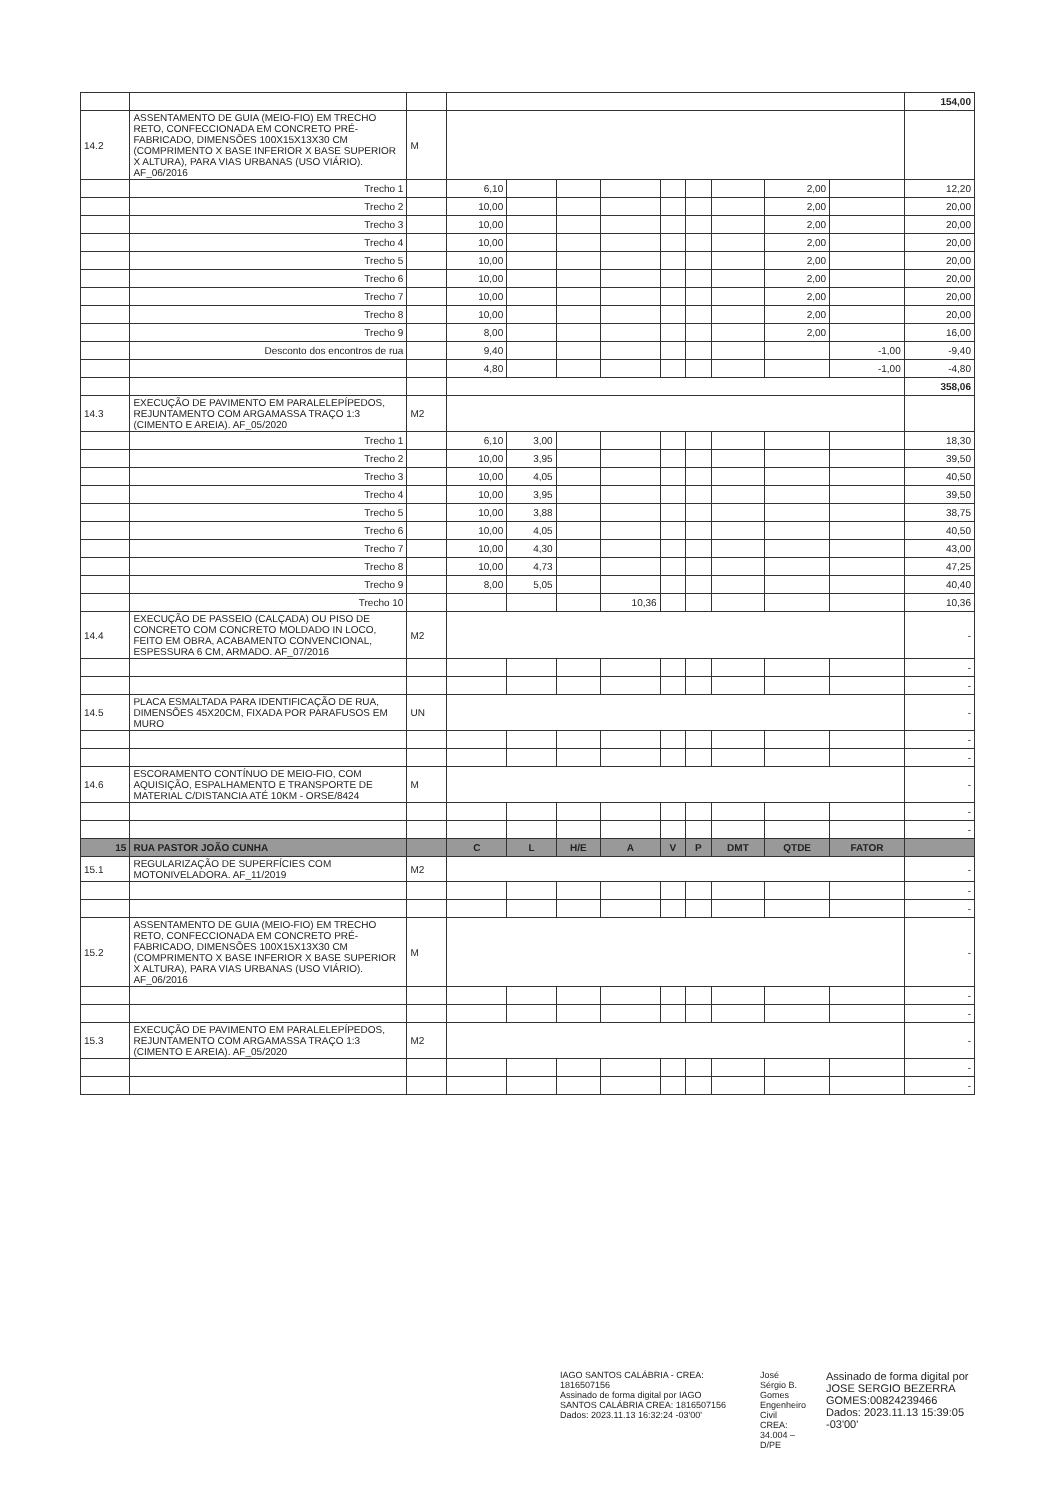| | | | | | | | | | | | | 154,00 |
| 14.2 | ASSENTAMENTO DE GUIA (MEIO-FIO) EM TRECHO RETO, CONFECCIONADA EM CONCRETO PRÉ-FABRICADO, DIMENSÕES 100X15X13X30 CM (COMPRIMENTO X BASE INFERIOR X BASE SUPERIOR X ALTURA), PARA VIAS URBANAS (USO VIÁRIO). AF_06/2016 | M | | | | | | | | | | |
| | Trecho 1 | | 6,10 | | | | | | | 2,00 | | 12,20 |
| | Trecho 2 | | 10,00 | | | | | | | 2,00 | | 20,00 |
| | Trecho 3 | | 10,00 | | | | | | | 2,00 | | 20,00 |
| | Trecho 4 | | 10,00 | | | | | | | 2,00 | | 20,00 |
| | Trecho 5 | | 10,00 | | | | | | | 2,00 | | 20,00 |
| | Trecho 6 | | 10,00 | | | | | | | 2,00 | | 20,00 |
| | Trecho 7 | | 10,00 | | | | | | | 2,00 | | 20,00 |
| | Trecho 8 | | 10,00 | | | | | | | 2,00 | | 20,00 |
| | Trecho 9 | | 8,00 | | | | | | | 2,00 | | 16,00 |
| | Desconto dos encontros de rua | | 9,40 | | | | | | | | -1,00 | -9,40 |
| | | | 4,80 | | | | | | | | -1,00 | -4,80 |
| | | | | | | | | | | | | 358,06 |
| 14.3 | EXECUÇÃO DE PAVIMENTO EM PARALELEPÍPEDOS, REJUNTAMENTO COM ARGAMASSA TRAÇO 1:3 (CIMENTO E AREIA). AF_05/2020 | M2 | | | | | | | | | | |
| | Trecho 1 | | 6,10 | 3,00 | | | | | | | | 18,30 |
| | Trecho 2 | | 10,00 | 3,95 | | | | | | | | 39,50 |
| | Trecho 3 | | 10,00 | 4,05 | | | | | | | | 40,50 |
| | Trecho 4 | | 10,00 | 3,95 | | | | | | | | 39,50 |
| | Trecho 5 | | 10,00 | 3,88 | | | | | | | | 38,75 |
| | Trecho 6 | | 10,00 | 4,05 | | | | | | | | 40,50 |
| | Trecho 7 | | 10,00 | 4,30 | | | | | | | | 43,00 |
| | Trecho 8 | | 10,00 | 4,73 | | | | | | | | 47,25 |
| | Trecho 9 | | 8,00 | 5,05 | | | | | | | | 40,40 |
| | Trecho 10 | | | | | 10,36 | | | | | | 10,36 |
| 14.4 | EXECUÇÃO DE PASSEIO (CALÇADA) OU PISO DE CONCRETO COM CONCRETO MOLDADO IN LOCO, FEITO EM OBRA, ACABAMENTO CONVENCIONAL, ESPESSURA 6 CM, ARMADO. AF_07/2016 | M2 | | | | | | | | | | - |
| | | | | | | | | | | | | - |
| | | | | | | | | | | | | - |
| 14.5 | PLACA ESMALTADA PARA IDENTIFICAÇÃO DE RUA, DIMENSÕES 45X20CM, FIXADA POR PARAFUSOS EM MURO | UN | | | | | | | | | | - |
| | | | | | | | | | | | | - |
| | | | | | | | | | | | | - |
| 14.6 | ESCORAMENTO CONTÍNUO DE MEIO-FIO, COM AQUISIÇÃO, ESPALHAMENTO E TRANSPORTE DE MATERIAL C/DISTANCIA ATÉ 10KM - ORSE/8424 | M | | | | | | | | | | - |
| | | | | | | | | | | | | - |
| | | | | | | | | | | | | - |
| 15 | RUA PASTOR JOÃO CUNHA | | C | L | H/E | A | V | P | DMT | QTDE | FATOR | |
| 15.1 | REGULARIZAÇÃO DE SUPERFÍCIES COM MOTONIVELADORA. AF_11/2019 | M2 | | | | | | | | | | - |
| | | | | | | | | | | | | - |
| | | | | | | | | | | | | - |
| 15.2 | ASSENTAMENTO DE GUIA (MEIO-FIO) EM TRECHO RETO, CONFECCIONADA EM CONCRETO PRÉ-FABRICADO, DIMENSÕES 100X15X13X30 CM (COMPRIMENTO X BASE INFERIOR X BASE SUPERIOR X ALTURA), PARA VIAS URBANAS (USO VIÁRIO). AF_06/2016 | M | | | | | | | | | | - |
| | | | | | | | | | | | | - |
| | | | | | | | | | | | | - |
| 15.3 | EXECUÇÃO DE PAVIMENTO EM PARALELEPÍPEDOS, REJUNTAMENTO COM ARGAMASSA TRAÇO 1:3 (CIMENTO E AREIA). AF_05/2020 | M2 | | | | | | | | | | - |
| | | | | | | | | | | | | - |
| | | | | | | | | | | | | - |
IAGO SANTOS CALÁBRIA - CREA: 1816507156
Assinado de forma digital por IAGO SANTOS CALÁBRIA CREA: 1816507156 Dados: 2023.11.13 16:32:24 -03'00'
José Sérgio B. Gomes
Engenheiro Civil
CREA: 34.004 – D/PE
Assinado de forma digital por JOSE SERGIO BEZERRA GOMES:00824239466
Dados: 2023.11.13 15:39:05 -03'00'